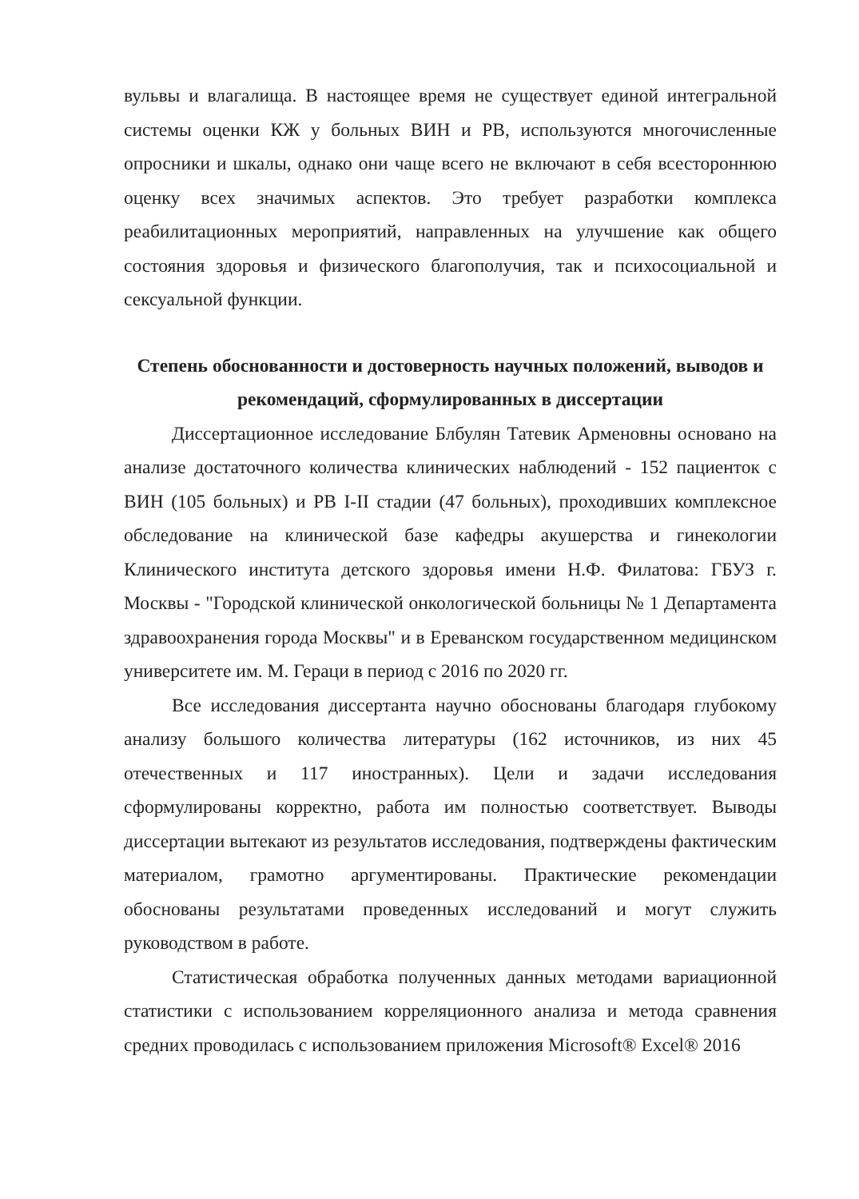вульвы и влагалища. В настоящее время не существует единой интегральной системы оценки КЖ у больных ВИН и РВ, используются многочисленные опросники и шкалы, однако они чаще всего не включают в себя всестороннюю оценку всех значимых аспектов. Это требует разработки комплекса реабилитационных мероприятий, направленных на улучшение как общего состояния здоровья и физического благополучия, так и психосоциальной и сексуальной функции.
Степень обоснованности и достоверность научных положений, выводов и рекомендаций, сформулированных в диссертации
Диссертационное исследование Блбулян Татевик Арменовны основано на анализе достаточного количества клинических наблюдений - 152 пациенток с ВИН (105 больных) и РВ I-II стадии (47 больных), проходивших комплексное обследование на клинической базе кафедры акушерства и гинекологии Клинического института детского здоровья имени Н.Ф. Филатова: ГБУЗ г. Москвы - "Городской клинической онкологической больницы № 1 Департамента здравоохранения города Москвы" и в Ереванском государственном медицинском университете им. М. Гераци в период с 2016 по 2020 гг.
Все исследования диссертанта научно обоснованы благодаря глубокому анализу большого количества литературы (162 источников, из них 45 отечественных и 117 иностранных). Цели и задачи исследования сформулированы корректно, работа им полностью соответствует. Выводы диссертации вытекают из результатов исследования, подтверждены фактическим материалом, грамотно аргументированы. Практические рекомендации обоснованы результатами проведенных исследований и могут служить руководством в работе.
Статистическая обработка полученных данных методами вариационной статистики с использованием корреляционного анализа и метода сравнения средних проводилась с использованием приложения Microsoft® Excel® 2016